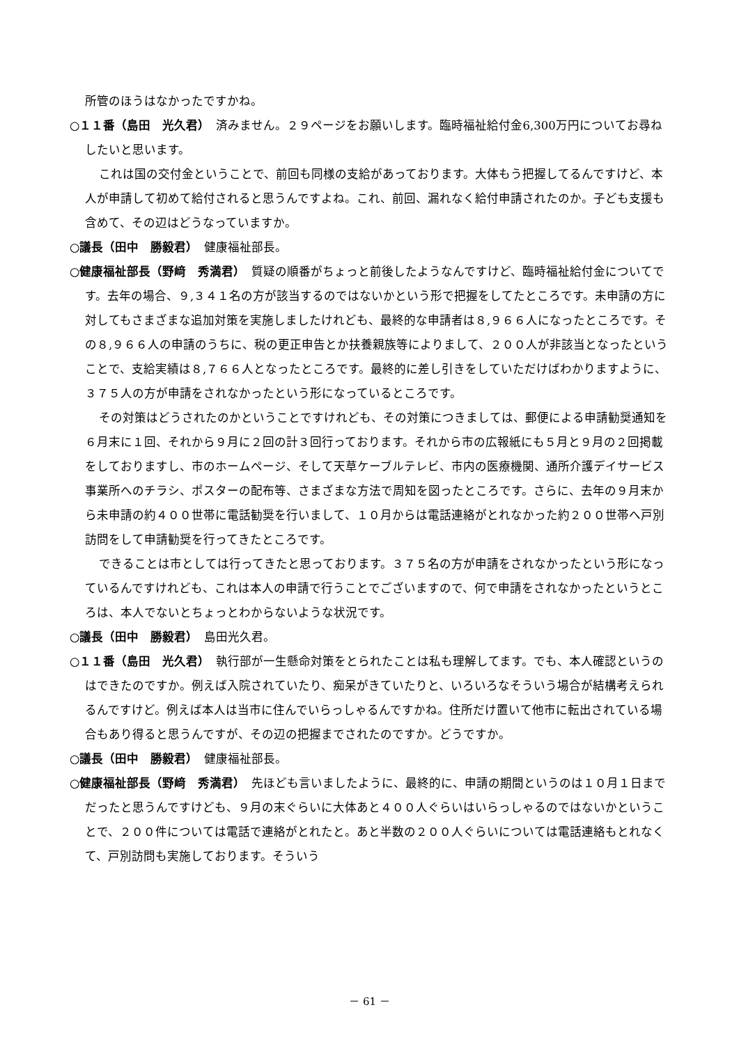所管のほうはなかったですかね。
○１１番（島田　光久君）　済みません。２９ページをお願いします。臨時福祉給付金6,300万円についてお尋ねしたいと思います。
これは国の交付金ということで、前回も同様の支給があっております。大体もう把握してるんですけど、本人が申請して初めて給付されると思うんですよね。これ、前回、漏れなく給付申請されたのか。子ども支援も含めて、その辺はどうなっていますか。
○議長（田中　勝毅君）　健康福祉部長。
○健康福祉部長（野﨑　秀満君）　質疑の順番がちょっと前後したようなんですけど、臨時福祉給付金についてです。去年の場合、９,３４１名の方が該当するのではないかという形で把握をしてたところです。未申請の方に対してもさまざまな追加対策を実施しましたけれども、最終的な申請者は８,９６６人になったところです。その８,９６６人の申請のうちに、税の更正申告とか扶養親族等によりまして、２００人が非該当となったということで、支給実績は８,７６６人となったところです。最終的に差し引きをしていただけばわかりますように、３７５人の方が申請をされなかったという形になっているところです。
その対策はどうされたのかということですけれども、その対策につきましては、郵便による申請勧奨通知を６月末に１回、それから９月に２回の計３回行っております。それから市の広報紙にも５月と９月の２回掲載をしておりますし、市のホームページ、そして天草ケーブルテレビ、市内の医療機関、通所介護デイサービス事業所へのチラシ、ポスターの配布等、さまざまな方法で周知を図ったところです。さらに、去年の９月末から未申請の約４００世帯に電話勧奨を行いまして、１０月からは電話連絡がとれなかった約２００世帯へ戸別訪問をして申請勧奨を行ってきたところです。
できることは市としては行ってきたと思っております。３７５名の方が申請をされなかったという形になっているんですけれども、これは本人の申請で行うことでございますので、何で申請をされなかったというところは、本人でないとちょっとわからないような状況です。
○議長（田中　勝毅君）　島田光久君。
○１１番（島田　光久君）　執行部が一生懸命対策をとられたことは私も理解してます。でも、本人確認というのはできたのですか。例えば入院されていたり、痴呆がきていたりと、いろいろなそういう場合が結構考えられるんですけど。例えば本人は当市に住んでいらっしゃるんですかね。住所だけ置いて他市に転出されている場合もあり得ると思うんですが、その辺の把握までされたのですか。どうですか。
○議長（田中　勝毅君）　健康福祉部長。
○健康福祉部長（野﨑　秀満君）　先ほども言いましたように、最終的に、申請の期間というのは１０月１日までだったと思うんですけども、９月の末ぐらいに大体あと４００人ぐらいはいらっしゃるのではないかということで、２００件については電話で連絡がとれたと。あと半数の２００人ぐらいについては電話連絡もとれなくて、戸別訪問も実施しております。そういう
－ 61 －